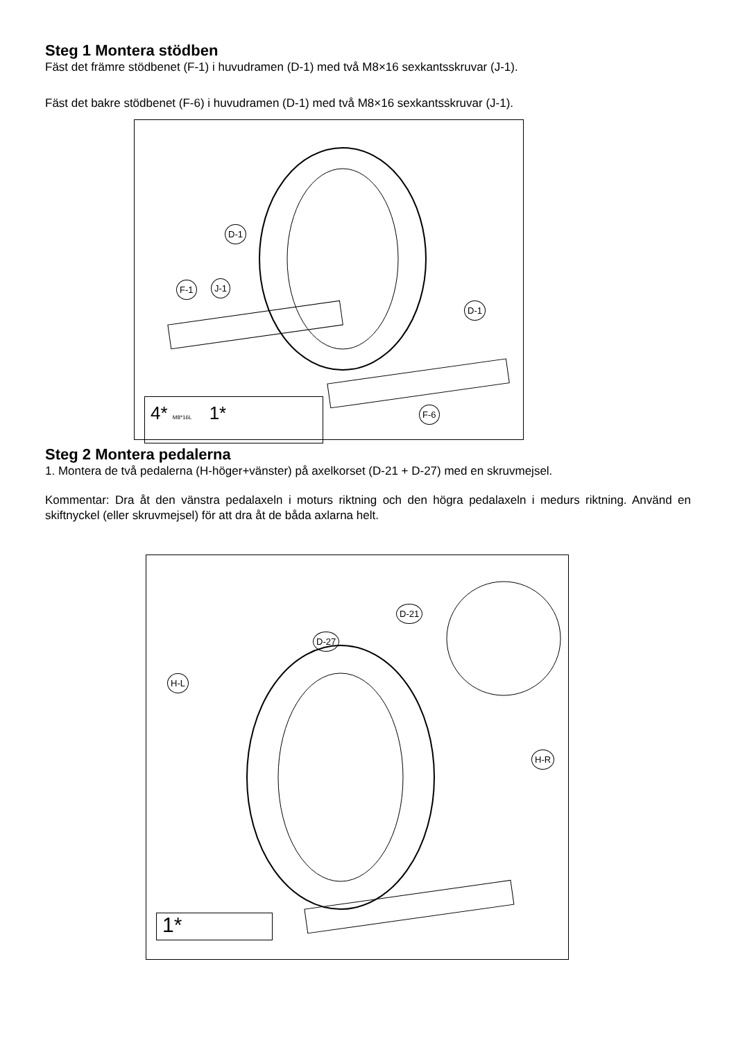Steg 1 Montera stödben
Fäst det främre stödbenet (F-1) i huvudramen (D-1) med två M8×16 sexkantsskruvar (J-1).
Fäst det bakre stödbenet (F-6) i huvudramen (D-1) med två M8×16 sexkantsskruvar (J-1).
D-1
F-1 J-1
D-1
F-6
4* M8*16L 1*
Steg 2 Montera pedalerna
1. Montera de två pedalerna (H-höger+vänster) på axelkorset (D-21 + D-27) med en skruvmejsel.
Kommentar: Dra åt den vänstra pedalaxeln i moturs riktning och den högra pedalaxeln i medurs riktning. Använd en skiftnyckel (eller skruvmejsel) för att dra åt de båda axlarna helt.
D-21
D-27
H-L
H-R
1*